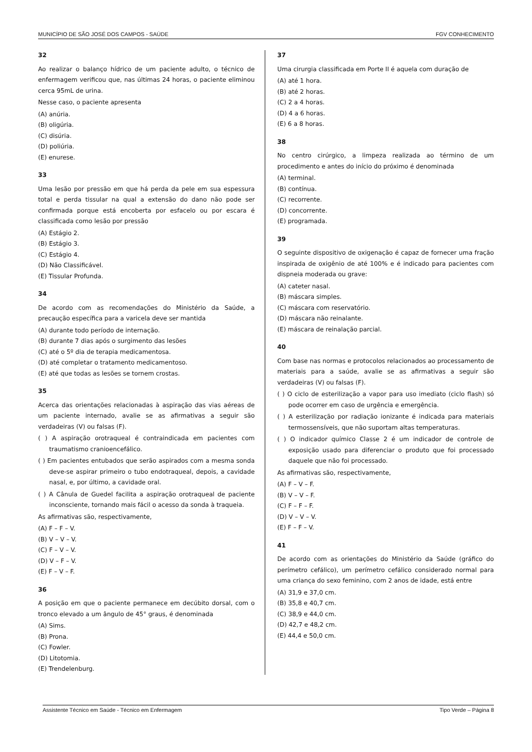MUNICÍPIO DE SÃO JOSÉ DOS CAMPOS - SAÚDE FGV CONHECIMENTO
32
Ao realizar o balanço hídrico de um paciente adulto, o técnico de enfermagem verificou que, nas últimas 24 horas, o paciente eliminou cerca 95mL de urina.
Nesse caso, o paciente apresenta
(A) anúria.
(B) oligúria.
(C) disúria.
(D) poliúria.
(E) enurese.
33
Uma lesão por pressão em que há perda da pele em sua espessura total e perda tissular na qual a extensão do dano não pode ser confirmada porque está encoberta por esfacelo ou por escara é classificada como lesão por pressão
(A) Estágio 2.
(B) Estágio 3.
(C) Estágio 4.
(D) Não Classificável.
(E) Tissular Profunda.
34
De acordo com as recomendações do Ministério da Saúde, a precaução específica para a varicela deve ser mantida
(A) durante todo período de internação.
(B) durante 7 dias após o surgimento das lesões
(C) até o 5º dia de terapia medicamentosa.
(D) até completar o tratamento medicamentoso.
(E) até que todas as lesões se tornem crostas.
35
Acerca das orientações relacionadas à aspiração das vias aéreas de um paciente internado, avalie se as afirmativas a seguir são verdadeiras (V) ou falsas (F).
( ) A aspiração orotraqueal é contraindicada em pacientes com traumatismo cranioencefálico.
( ) Em pacientes entubados que serão aspirados com a mesma sonda deve-se aspirar primeiro o tubo endotraqueal, depois, a cavidade nasal, e, por último, a cavidade oral.
( ) A Cânula de Guedel facilita a aspiração orotraqueal de paciente inconsciente, tornando mais fácil o acesso da sonda à traqueia.
As afirmativas são, respectivamente,
(A) F – F – V.
(B) V – V – V.
(C) F – V – V.
(D) V – F – V.
(E) F – V – F.
36
A posição em que o paciente permanece em decúbito dorsal, com o tronco elevado a um ângulo de 45° graus, é denominada
(A) Sims.
(B) Prona.
(C) Fowler.
(D) Litotomia.
(E) Trendelenburg.
37
Uma cirurgia classificada em Porte II é aquela com duração de
(A) até 1 hora.
(B) até 2 horas.
(C) 2 a 4 horas.
(D) 4 a 6 horas.
(E) 6 a 8 horas.
38
No centro cirúrgico, a limpeza realizada ao término de um procedimento e antes do início do próximo é denominada
(A) terminal.
(B) contínua.
(C) recorrente.
(D) concorrente.
(E) programada.
39
O seguinte dispositivo de oxigenação é capaz de fornecer uma fração inspirada de oxigênio de até 100% e é indicado para pacientes com dispneia moderada ou grave:
(A) cateter nasal.
(B) máscara simples.
(C) máscara com reservatório.
(D) máscara não reinalante.
(E) máscara de reinalação parcial.
40
Com base nas normas e protocolos relacionados ao processamento de materiais para a saúde, avalie se as afirmativas a seguir são verdadeiras (V) ou falsas (F).
( ) O ciclo de esterilização a vapor para uso imediato (ciclo flash) só pode ocorrer em caso de urgência e emergência.
( ) A esterilização por radiação ionizante é indicada para materiais termossensíveis, que não suportam altas temperaturas.
( ) O indicador químico Classe 2 é um indicador de controle de exposição usado para diferenciar o produto que foi processado daquele que não foi processado.
As afirmativas são, respectivamente,
(A) F – V – F.
(B) V – V – F.
(C) F – F – F.
(D) V – V – V.
(E) F – F – V.
41
De acordo com as orientações do Ministério da Saúde (gráfico do perímetro cefálico), um perímetro cefálico considerado normal para uma criança do sexo feminino, com 2 anos de idade, está entre
(A) 31,9 e 37,0 cm.
(B) 35,8 e 40,7 cm.
(C) 38,9 e 44,0 cm.
(D) 42,7 e 48,2 cm.
(E) 44,4 e 50,0 cm.
Assistente Técnico em Saúde - Técnico em Enfermagem Tipo Verde – Página 8